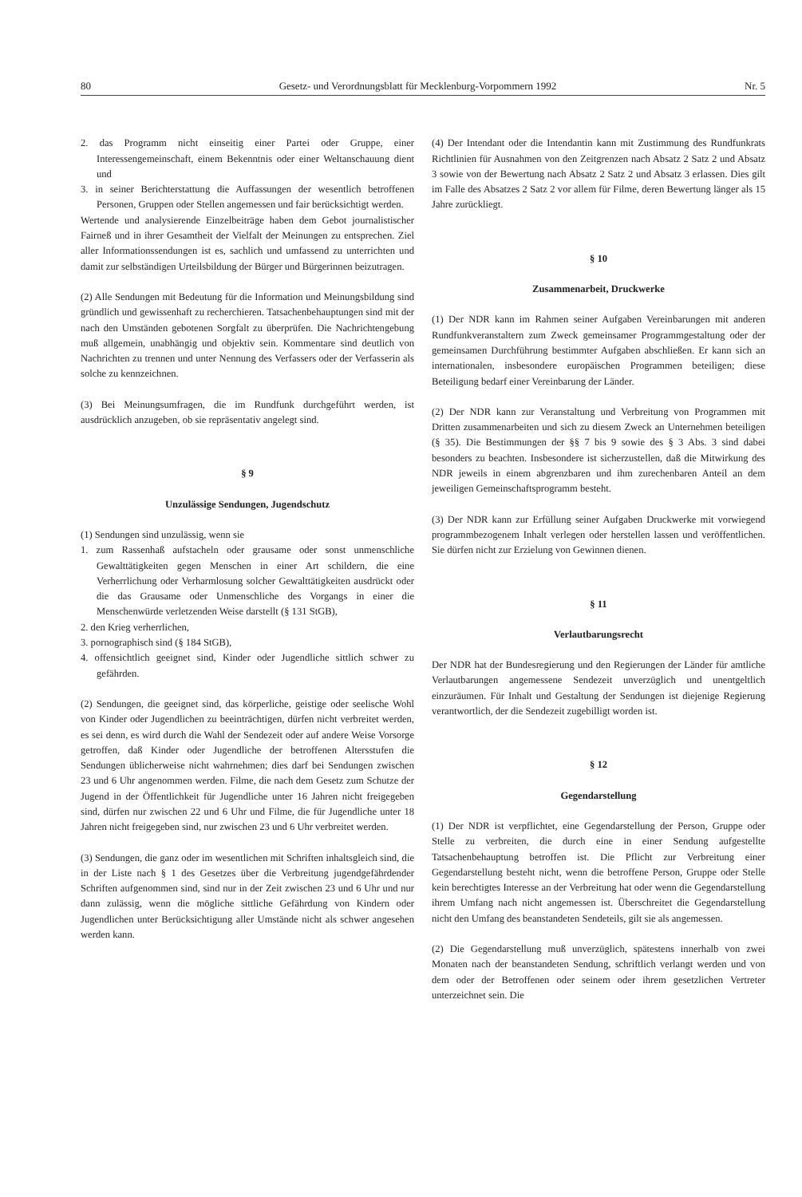80 Gesetz- und Verordnungsblatt für Mecklenburg-Vorpommern 1992 Nr. 5
2. das Programm nicht einseitig einer Partei oder Gruppe, einer Interessengemeinschaft, einem Bekenntnis oder einer Weltanschauung dient und
3. in seiner Berichterstattung die Auffassungen der wesentlich betroffenen Personen, Gruppen oder Stellen angemessen und fair berücksichtigt werden.
Wertende und analysierende Einzelbeiträge haben dem Gebot journalistischer Fairneß und in ihrer Gesamtheit der Vielfalt der Meinungen zu entsprechen. Ziel aller Informationssendungen ist es, sachlich und umfassend zu unterrichten und damit zur selbständigen Urteilsbildung der Bürger und Bürgerinnen beizutragen.
(2) Alle Sendungen mit Bedeutung für die Information und Meinungsbildung sind gründlich und gewissenhaft zu recherchieren. Tatsachenbehauptungen sind mit der nach den Umständen gebotenen Sorgfalt zu überprüfen. Die Nachrichtengebung muß allgemein, unabhängig und objektiv sein. Kommentare sind deutlich von Nachrichten zu trennen und unter Nennung des Verfassers oder der Verfasserin als solche zu kennzeichnen.
(3) Bei Meinungsumfragen, die im Rundfunk durchgeführt werden, ist ausdrücklich anzugeben, ob sie repräsentativ angelegt sind.
§ 9
Unzulässige Sendungen, Jugendschutz
(1) Sendungen sind unzulässig, wenn sie
1. zum Rassenhaß aufstacheln oder grausame oder sonst unmenschliche Gewalttätigkeiten gegen Menschen in einer Art schildern, die eine Verherrlichung oder Verharmlosung solcher Gewalttätigkeiten ausdrückt oder die das Grausame oder Unmenschliche des Vorgangs in einer die Menschenwürde verletzenden Weise darstellt (§ 131 StGB),
2. den Krieg verherrlichen,
3. pornographisch sind (§ 184 StGB),
4. offensichtlich geeignet sind, Kinder oder Jugendliche sittlich schwer zu gefährden.
(2) Sendungen, die geeignet sind, das körperliche, geistige oder seelische Wohl von Kinder oder Jugendlichen zu beeinträchtigen, dürfen nicht verbreitet werden, es sei denn, es wird durch die Wahl der Sendezeit oder auf andere Weise Vorsorge getroffen, daß Kinder oder Jugendliche der betroffenen Altersstufen die Sendungen üblicherweise nicht wahrnehmen; dies darf bei Sendungen zwischen 23 und 6 Uhr angenommen werden. Filme, die nach dem Gesetz zum Schutze der Jugend in der Öffentlichkeit für Jugendliche unter 16 Jahren nicht freigegeben sind, dürfen nur zwischen 22 und 6 Uhr und Filme, die für Jugendliche unter 18 Jahren nicht freigegeben sind, nur zwischen 23 und 6 Uhr verbreitet werden.
(3) Sendungen, die ganz oder im wesentlichen mit Schriften inhaltsgleich sind, die in der Liste nach § 1 des Gesetzes über die Verbreitung jugendgefährdender Schriften aufgenommen sind, sind nur in der Zeit zwischen 23 und 6 Uhr und nur dann zulässig, wenn die mögliche sittliche Gefährdung von Kindern oder Jugendlichen unter Berücksichtigung aller Umstände nicht als schwer angesehen werden kann.
(4) Der Intendant oder die Intendantin kann mit Zustimmung des Rundfunkrats Richtlinien für Ausnahmen von den Zeitgrenzen nach Absatz 2 Satz 2 und Absatz 3 sowie von der Bewertung nach Absatz 2 Satz 2 und Absatz 3 erlassen. Dies gilt im Falle des Absatzes 2 Satz 2 vor allem für Filme, deren Bewertung länger als 15 Jahre zurückliegt.
§ 10
Zusammenarbeit, Druckwerke
(1) Der NDR kann im Rahmen seiner Aufgaben Vereinbarungen mit anderen Rundfunkveranstaltern zum Zweck gemeinsamer Programmgestaltung oder der gemeinsamen Durchführung bestimmter Aufgaben abschließen. Er kann sich an internationalen, insbesondere europäischen Programmen beteiligen; diese Beteiligung bedarf einer Vereinbarung der Länder.
(2) Der NDR kann zur Veranstaltung und Verbreitung von Programmen mit Dritten zusammenarbeiten und sich zu diesem Zweck an Unternehmen beteiligen (§ 35). Die Bestimmungen der §§ 7 bis 9 sowie des § 3 Abs. 3 sind dabei besonders zu beachten. Insbesondere ist sicherzustellen, daß die Mitwirkung des NDR jeweils in einem abgrenzbaren und ihm zurechenbaren Anteil an dem jeweiligen Gemeinschaftsprogramm besteht.
(3) Der NDR kann zur Erfüllung seiner Aufgaben Druckwerke mit vorwiegend programmbezogenem Inhalt verlegen oder herstellen lassen und veröffentlichen. Sie dürfen nicht zur Erzielung von Gewinnen dienen.
§ 11
Verlautbarungsrecht
Der NDR hat der Bundesregierung und den Regierungen der Länder für amtliche Verlautbarungen angemessene Sendezeit unverzüglich und unentgeltlich einzuräumen. Für Inhalt und Gestaltung der Sendungen ist diejenige Regierung verantwortlich, der die Sendezeit zugebilligt worden ist.
§ 12
Gegendarstellung
(1) Der NDR ist verpflichtet, eine Gegendarstellung der Person, Gruppe oder Stelle zu verbreiten, die durch eine in einer Sendung aufgestellte Tatsachenbehauptung betroffen ist. Die Pflicht zur Verbreitung einer Gegendarstellung besteht nicht, wenn die betroffene Person, Gruppe oder Stelle kein berechtigtes Interesse an der Verbreitung hat oder wenn die Gegendarstellung ihrem Umfang nach nicht angemessen ist. Überschreitet die Gegendarstellung nicht den Umfang des beanstandeten Sendeteils, gilt sie als angemessen.
(2) Die Gegendarstellung muß unverzüglich, spätestens innerhalb von zwei Monaten nach der beanstandeten Sendung, schriftlich verlangt werden und von dem oder der Betroffenen oder seinem oder ihrem gesetzlichen Vertreter unterzeichnet sein. Die